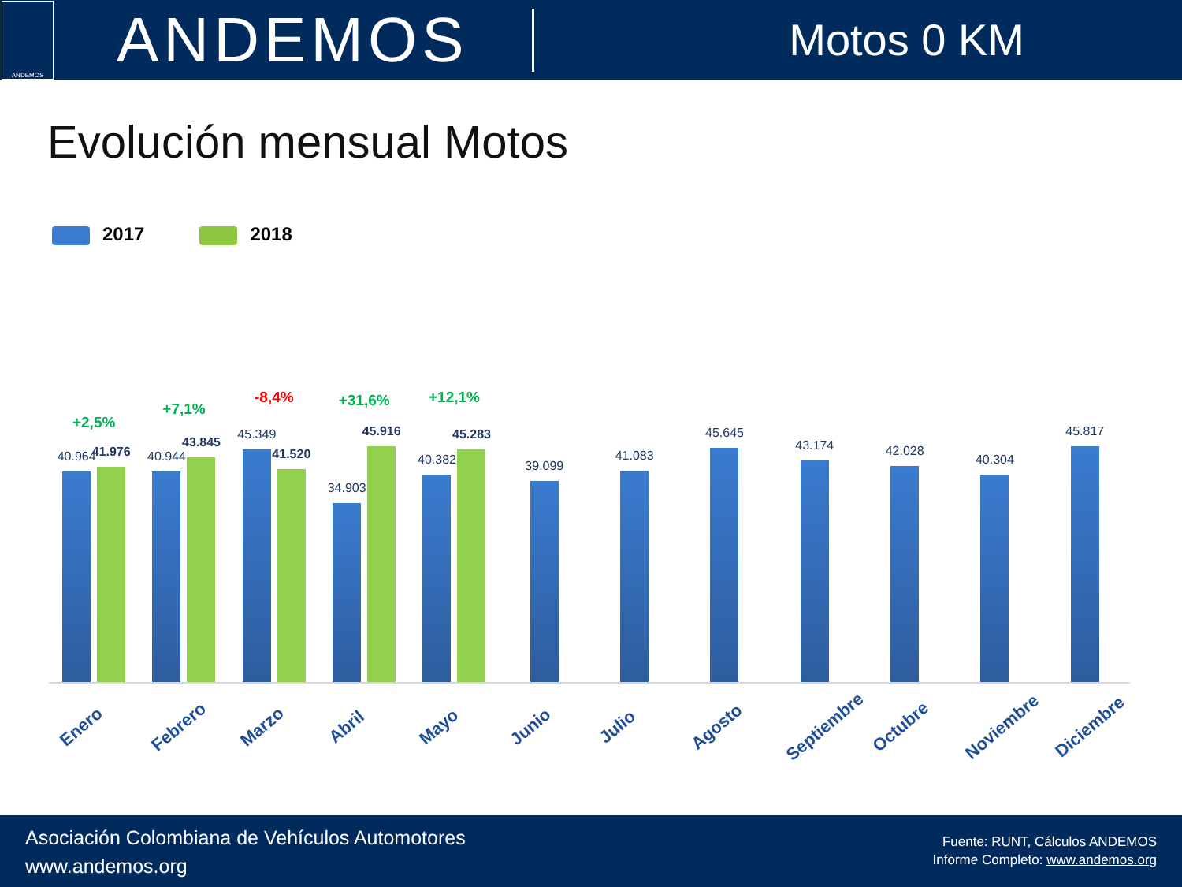ANDEMOS
ANDEMOS
Motos 0 KM
Evolución mensual Motos
2017 2018
+2,5%
40.964
41.976
Enero
+7,1%
40.944
43.845
Febrero
-8,4%
45.349
41.520
Marzo
+31,6%
34.903
45.916
Abril
+12,1%
40.382
45.283
Mayo
39.099
Junio
41.083
Julio
45.645
Agosto
43.174
Septiembre
42.028
Octubre
40.304
Noviembre
45.817
Diciembre
Asociación Colombiana de Vehículos Automotores
www.andemos.org
Fuente: RUNT, Cálculos ANDEMOS
Informe Completo: www.andemos.org